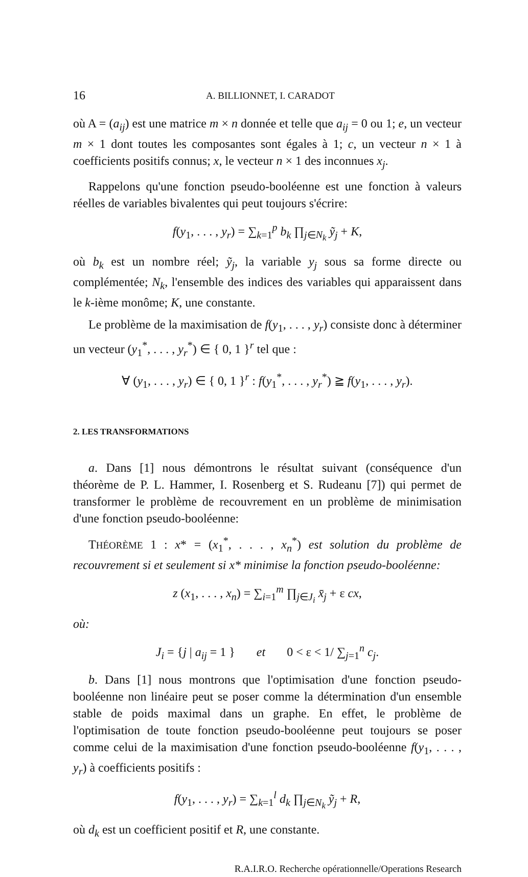16 A. BILLIONNET, I. CARADOT
où A = (a<sub>ij</sub>) est une matrice m × n donnée et telle que a<sub>ij</sub> = 0 ou 1; e, un vecteur m × 1 dont toutes les composantes sont égales à 1; c, un vecteur n × 1 à coefficients positifs connus; x, le vecteur n × 1 des inconnues x<sub>j</sub>.
Rappelons qu'une fonction pseudo-booléenne est une fonction à valeurs réelles de variables bivalentes qui peut toujours s'écrire:
f(y<sub>1</sub>, . . . , y<sub>r</sub>) = ∑<sub>k=1</sub><sup>p</sup> b<sub>k</sub> ∏<sub>j∈N<sub>k</sub></sub> ỹ<sub>j</sub> + K,
où b<sub>k</sub> est un nombre réel; ỹ<sub>j</sub>, la variable y<sub>j</sub> sous sa forme directe ou complémentée; N<sub>k</sub>, l'ensemble des indices des variables qui apparaissent dans le k-ième monôme; K, une constante.
Le problème de la maximisation de f(y<sub>1</sub>, . . . , y<sub>r</sub>) consiste donc à déterminer un vecteur (y<sub>1</sub><sup>*</sup>, . . . , y<sub>r</sub><sup>*</sup>) ∈ { 0, 1 }<sup>r</sup> tel que :
∀ (y<sub>1</sub>, . . . , y<sub>r</sub>) ∈ { 0, 1 }<sup>r</sup> : f(y<sub>1</sub><sup>*</sup>, . . . , y<sub>r</sub><sup>*</sup>) ≧ f(y<sub>1</sub>, . . . , y<sub>r</sub>).
2. LES TRANSFORMATIONS
a. Dans [1] nous démontrons le résultat suivant (conséquence d'un théorème de P. L. Hammer, I. Rosenberg et S. Rudeanu [7]) qui permet de transformer le problème de recouvrement en un problème de minimisation d'une fonction pseudo-booléenne:
THÉORÈME 1 : x* = (x<sub>1</sub><sup>*</sup>, . . . , x<sub>n</sub><sup>*</sup>) est solution du problème de recouvrement si et seulement si x* minimise la fonction pseudo-booléenne:
z (x<sub>1</sub>, . . . , x<sub>n</sub>) = ∑<sub>i=1</sub><sup>m</sup> ∏<sub>j∈J<sub>i</sub></sub> x̄<sub>j</sub> + ε cx,
où:
J<sub>i</sub> = {j | a<sub>ij</sub> = 1 } et 0 < ε < 1/ ∑<sub>j=1</sub><sup>n</sup> c<sub>j</sub>.
b. Dans [1] nous montrons que l'optimisation d'une fonction pseudo-booléenne non linéaire peut se poser comme la détermination d'un ensemble stable de poids maximal dans un graphe. En effet, le problème de l'optimisation de toute fonction pseudo-booléenne peut toujours se poser comme celui de la maximisation d'une fonction pseudo-booléenne f(y<sub>1</sub>, . . . , y<sub>r</sub>) à coefficients positifs :
f(y<sub>1</sub>, . . . , y<sub>r</sub>) = ∑<sub>k=1</sub><sup>l</sup> d<sub>k</sub> ∏<sub>j∈N<sub>k</sub></sub> ỹ<sub>j</sub> + R,
où d<sub>k</sub> est un coefficient positif et R, une constante.
R.A.I.R.O. Recherche opérationnelle/Operations Research